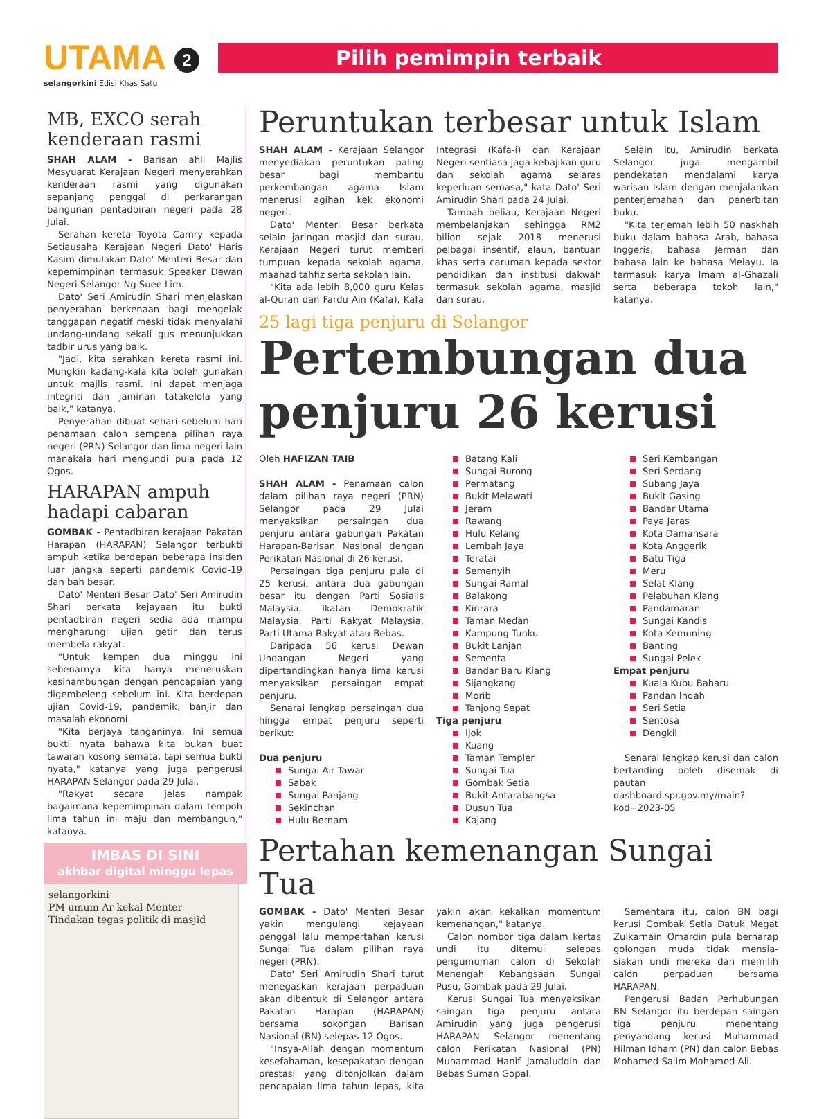UTAMA 2
Pilih pemimpin terbaik
selangorkini Edisi Khas Satu
MB, EXCO serah kenderaan rasmi
SHAH ALAM - Barisan ahli Majlis Mesyuarat Kerajaan Negeri menyerahkan kenderaan rasmi yang digunakan sepanjang penggal di perkarangan bangunan pentadbiran negeri pada 28 Julai.
Serahan kereta Toyota Camry kepada Setiausaha Kerajaan Negeri Dato' Haris Kasim dimulakan Dato' Menteri Besar dan kepemimpinan termasuk Speaker Dewan Negeri Selangor Ng Suee Lim.
Dato' Seri Amirudin Shari menjelaskan penyerahan berkenaan bagi mengelak tanggapan negatif meski tidak menyalahi undang-undang sekali gus menunjukkan tadbir urus yang baik.
"Jadi, kita serahkan kereta rasmi ini. Mungkin kadang-kala kita boleh gunakan untuk majlis rasmi. Ini dapat menjaga integriti dan jaminan tatakelola yang baik," katanya.
Penyerahan dibuat sehari sebelum hari penamaan calon sempena pilihan raya negeri (PRN) Selangor dan lima negeri lain manakala hari mengundi pula pada 12 Ogos.
HARAPAN ampuh hadapi cabaran
GOMBAK - Pentadbiran kerajaan Pakatan Harapan (HARAPAN) Selangor terbukti ampuh ketika berdepan beberapa insiden luar jangka seperti pandemik Covid-19 dan bah besar.
Dato' Menteri Besar Dato' Seri Amirudin Shari berkata kejayaan itu bukti pentadbiran negeri sedia ada mampu mengharungi ujian getir dan terus membela rakyat.
"Untuk kempen dua minggu ini sebenarnya kita hanya meneruskan kesinambungan dengan pencapaian yang digembeleng sebelum ini. Kita berdepan ujian Covid-19, pandemik, banjir dan masalah ekonomi.
"Kita berjaya tanganinya. Ini semua bukti nyata bahawa kita bukan buat tawaran kosong semata, tapi semua bukti nyata," katanya yang juga pengerusi HARAPAN Selangor pada 29 Julai.
"Rakyat secara jelas nampak bagaimana kepemimpinan dalam tempoh lima tahun ini maju dan membangun," katanya.
IMBAS DI SINI
akhbar digital minggu lepas
selangorkini
PM umum Ar kekal Menter
Tindakan tegas politik di masjid
Peruntukan terbesar untuk Islam
SHAH ALAM - Kerajaan Selangor menyediakan peruntukan paling besar bagi membantu perkembangan agama Islam menerusi agihan kek ekonomi negeri.
Dato' Menteri Besar berkata selain jaringan masjid dan surau, Kerajaan Negeri turut memberi tumpuan kepada sekolah agama, maahad tahfiz serta sekolah lain.
"Kita ada lebih 8,000 guru Kelas al-Quran dan Fardu Ain (Kafa), Kafa Integrasi (Kafa-i) dan Kerajaan Negeri sentiasa jaga kebajikan guru dan sekolah agama selaras keperluan semasa," kata Dato' Seri Amirudin Shari pada 24 Julai.
Tambah beliau, Kerajaan Negeri membelanjakan sehingga RM2 bilion sejak 2018 menerusi pelbagai insentif, elaun, bantuan khas serta caruman kepada sektor pendidikan dan institusi dakwah termasuk sekolah agama, masjid dan surau.
Selain itu, Amirudin berkata Selangor juga mengambil pendekatan mendalami karya warisan Islam dengan menjalankan penterjemahan dan penerbitan buku.
"Kita terjemah lebih 50 naskhah buku dalam bahasa Arab, bahasa Inggeris, bahasa Jerman dan bahasa lain ke bahasa Melayu. Ia termasuk karya Imam al-Ghazali serta beberapa tokoh lain," katanya.
25 lagi tiga penjuru di Selangor
Pertembungan dua penjuru 26 kerusi
Oleh HAFIZAN TAIB
SHAH ALAM - Penamaan calon dalam pilihan raya negeri (PRN) Selangor pada 29 Julai menyaksikan persaingan dua penjuru antara gabungan Pakatan Harapan-Barisan Nasional dengan Perikatan Nasional di 26 kerusi.
Persaingan tiga penjuru pula di 25 kerusi, antara dua gabungan besar itu dengan Parti Sosialis Malaysia, Ikatan Demokratik Malaysia, Parti Rakyat Malaysia, Parti Utama Rakyat atau Bebas.
Daripada 56 kerusi Dewan Undangan Negeri yang dipertandingkan hanya lima kerusi menyaksikan persaingan empat penjuru.
Senarai lengkap persaingan dua hingga empat penjuru seperti berikut:
Dua penjuru
Sungai Air Tawar
Sabak
Sungai Panjang
Sekinchan
Hulu Bernam
Batang Kali
Sungai Burong
Permatang
Bukit Melawati
Jeram
Rawang
Hulu Kelang
Lembah Jaya
Teratai
Semenyih
Sungai Ramal
Balakong
Kinrara
Taman Medan
Kampung Tunku
Bukit Lanjan
Sementa
Bandar Baru Klang
Sijangkang
Morib
Tanjong Sepat
Tiga penjuru
Ijok
Kuang
Taman Templer
Sungai Tua
Gombak Setia
Bukit Antarabangsa
Dusun Tua
Kajang
Seri Kembangan
Seri Serdang
Subang Jaya
Bukit Gasing
Bandar Utama
Paya Jaras
Kota Damansara
Kota Anggerik
Batu Tiga
Meru
Selat Klang
Pelabuhan Klang
Pandamaran
Sungai Kandis
Kota Kemuning
Banting
Sungai Pelek
Empat penjuru
Kuala Kubu Baharu
Pandan Indah
Seri Setia
Sentosa
Dengkil
Senarai lengkap kerusi dan calon bertanding boleh disemak di pautan dashboard.spr.gov.my/main?kod=2023-05
Pertahan kemenangan Sungai Tua
GOMBAK - Dato' Menteri Besar yakin mengulangi kejayaan penggal lalu mempertahan kerusi Sungai Tua dalam pilihan raya negeri (PRN).
Dato' Seri Amirudin Shari turut menegaskan kerajaan perpaduan akan dibentuk di Selangor antara Pakatan Harapan (HARAPAN) bersama sokongan Barisan Nasional (BN) selepas 12 Ogos.
"Insya-Allah dengan momentum kesefahaman, kesepakatan dengan prestasi yang ditonjolkan dalam pencapaian lima tahun lepas, kita yakin akan kekalkan momentum kemenangan," katanya.
Calon nombor tiga dalam kertas undi itu ditemui selepas pengumuman calon di Sekolah Menengah Kebangsaan Sungai Pusu, Gombak pada 29 Julai.
Kerusi Sungai Tua menyaksikan saingan tiga penjuru antara Amirudin yang juga pengerusi HARAPAN Selangor menentang calon Perikatan Nasional (PN) Muhammad Hanif Jamaluddin dan Bebas Suman Gopal.
Sementara itu, calon BN bagi kerusi Gombak Setia Datuk Megat Zulkarnain Omardin pula berharap golongan muda tidak mensia-siakan undi mereka dan memilih calon perpaduan bersama HARAPAN.
Pengerusi Badan Perhubungan BN Selangor itu berdepan saingan tiga penjuru menentang penyandang kerusi Muhammad Hilman Idham (PN) dan calon Bebas Mohamed Salim Mohamed Ali.